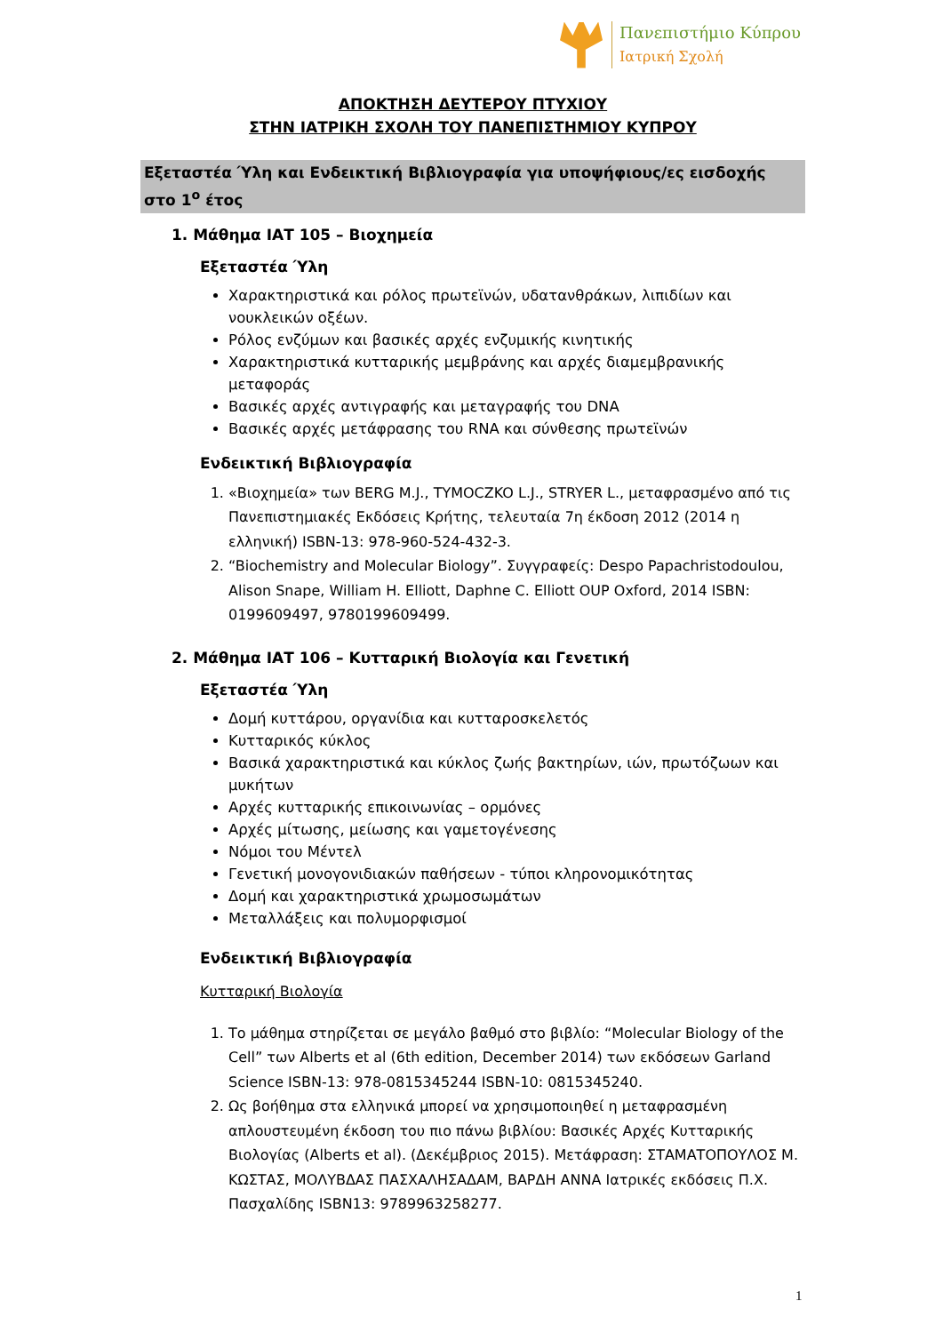Πανεπιστήμιο Κύπρου
Ιατρική Σχολή
ΑΠΟΚΤΗΣΗ ΔΕΥΤΕΡΟΥ ΠΤΥΧΙΟΥ
ΣΤΗΝ ΙΑΤΡΙΚΗ ΣΧΟΛΗ ΤΟΥ ΠΑΝΕΠΙΣΤΗΜΙΟΥ ΚΥΠΡΟΥ
Εξεταστέα Ύλη και Ενδεικτική Βιβλιογραφία για υποψήφιους/ες εισδοχής στο 1<sup>ο</sup> έτος
1. Μάθημα ΙΑΤ 105 – Βιοχημεία
Εξεταστέα Ύλη
Χαρακτηριστικά και ρόλος πρωτεϊνών, υδατανθράκων, λιπιδίων και νουκλεικών οξέων.
Ρόλος ενζύμων και βασικές αρχές ενζυμικής κινητικής
Χαρακτηριστικά κυτταρικής μεμβράνης και αρχές διαμεμβρανικής μεταφοράς
Βασικές αρχές αντιγραφής και μεταγραφής του DNA
Βασικές αρχές μετάφρασης του RNA και σύνθεσης πρωτεϊνών
Ενδεικτική Βιβλιογραφία
1. «Βιοχημεία» των BERG M.J., TYMOCZKO L.J., STRYER L., μεταφρασμένο από τις Πανεπιστημιακές Εκδόσεις Κρήτης, τελευταία 7η έκδοση 2012 (2014 η ελληνική) ISBN-13: 978-960-524-432-3.
2. “Biochemistry and Molecular Biology”. Συγγραφείς: Despo Papachristodoulou, Alison Snape, William H. Elliott, Daphne C. Elliott OUP Oxford, 2014 ISBN: 0199609497, 9780199609499.
2. Μάθημα ΙΑΤ 106 – Κυτταρική Βιολογία και Γενετική
Εξεταστέα Ύλη
Δομή κυττάρου, οργανίδια και κυτταροσκελετός
Κυτταρικός κύκλος
Βασικά χαρακτηριστικά και κύκλος ζωής βακτηρίων, ιών, πρωτόζωων και μυκήτων
Αρχές κυτταρικής επικοινωνίας – ορμόνες
Αρχές μίτωσης, μείωσης και γαμετογένεσης
Νόμοι του Μέντελ
Γενετική μονογονιδιακών παθήσεων - τύποι κληρονομικότητας
Δομή και χαρακτηριστικά χρωμοσωμάτων
Μεταλλάξεις και πολυμορφισμοί
Ενδεικτική Βιβλιογραφία
Κυτταρική Βιολογία
1. Το μάθημα στηρίζεται σε μεγάλο βαθμό στο βιβλίο: “Molecular Biology of the Cell” των Alberts et al (6th edition, December 2014) των εκδόσεων Garland Science ISBN-13: 978-0815345244 ISBN-10: 0815345240.
2. Ως βοήθημα στα ελληνικά μπορεί να χρησιμοποιηθεί η μεταφρασμένη απλουστευμένη έκδοση του πιο πάνω βιβλίου: Βασικές Αρχές Κυτταρικής Βιολογίας (Alberts et al). (Δεκέμβριος 2015). Μετάφραση: ΣΤΑΜΑΤΟΠΟΥΛΟΣ Μ. ΚΩΣΤΑΣ, ΜΟΛΥΒΔΑΣ ΠΑΣΧΑΛΗΣΑΔΑΜ, ΒΑΡΔΗ ΑΝΝΑ Ιατρικές εκδόσεις Π.Χ. Πασχαλίδης ISBN13: 9789963258277.
1